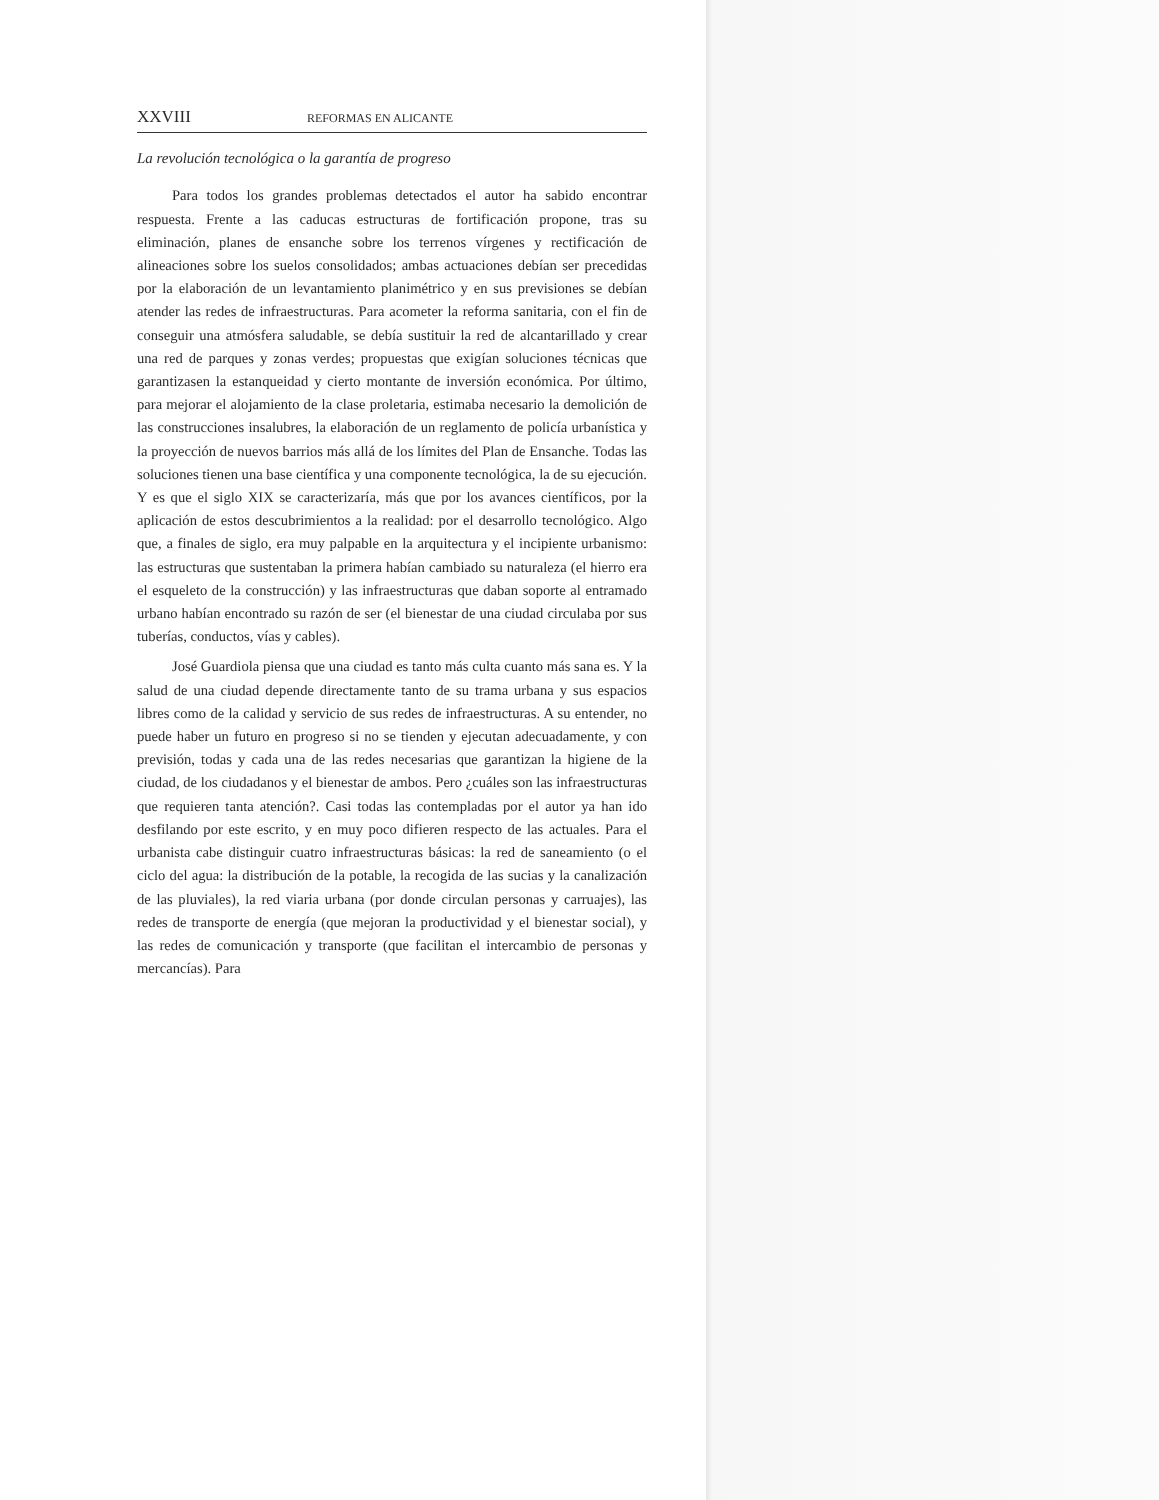XXVIII REFORMAS EN ALICANTE
La revolución tecnológica o la garantía de progreso
Para todos los grandes problemas detectados el autor ha sabido encontrar respuesta. Frente a las caducas estructuras de fortificación propone, tras su eliminación, planes de ensanche sobre los terrenos vírgenes y rectificación de alineaciones sobre los suelos consolidados; ambas actuaciones debían ser precedidas por la elaboración de un levantamiento planimétrico y en sus previsiones se debían atender las redes de infraestructuras. Para acometer la reforma sanitaria, con el fin de conseguir una atmósfera saludable, se debía sustituir la red de alcantarillado y crear una red de parques y zonas verdes; propuestas que exigían soluciones técnicas que garantizasen la estanqueidad y cierto montante de inversión económica. Por último, para mejorar el alojamiento de la clase proletaria, estimaba necesario la demolición de las construcciones insalubres, la elaboración de un reglamento de policía urbanística y la proyección de nuevos barrios más allá de los límites del Plan de Ensanche. Todas las soluciones tienen una base científica y una componente tecnológica, la de su ejecución. Y es que el siglo XIX se caracterizaría, más que por los avances científicos, por la aplicación de estos descubrimientos a la realidad: por el desarrollo tecnológico. Algo que, a finales de siglo, era muy palpable en la arquitectura y el incipiente urbanismo: las estructuras que sustentaban la primera habían cambiado su naturaleza (el hierro era el esqueleto de la construcción) y las infraestructuras que daban soporte al entramado urbano habían encontrado su razón de ser (el bienestar de una ciudad circulaba por sus tuberías, conductos, vías y cables).
José Guardiola piensa que una ciudad es tanto más culta cuanto más sana es. Y la salud de una ciudad depende directamente tanto de su trama urbana y sus espacios libres como de la calidad y servicio de sus redes de infraestructuras. A su entender, no puede haber un futuro en progreso si no se tienden y ejecutan adecuadamente, y con previsión, todas y cada una de las redes necesarias que garantizan la higiene de la ciudad, de los ciudadanos y el bienestar de ambos. Pero ¿cuáles son las infraestructuras que requieren tanta atención?. Casi todas las contempladas por el autor ya han ido desfilando por este escrito, y en muy poco difieren respecto de las actuales. Para el urbanista cabe distinguir cuatro infraestructuras básicas: la red de saneamiento (o el ciclo del agua: la distribución de la potable, la recogida de las sucias y la canalización de las pluviales), la red viaria urbana (por donde circulan personas y carruajes), las redes de transporte de energía (que mejoran la productividad y el bienestar social), y las redes de comunicación y transporte (que facilitan el intercambio de personas y mercancías). Para